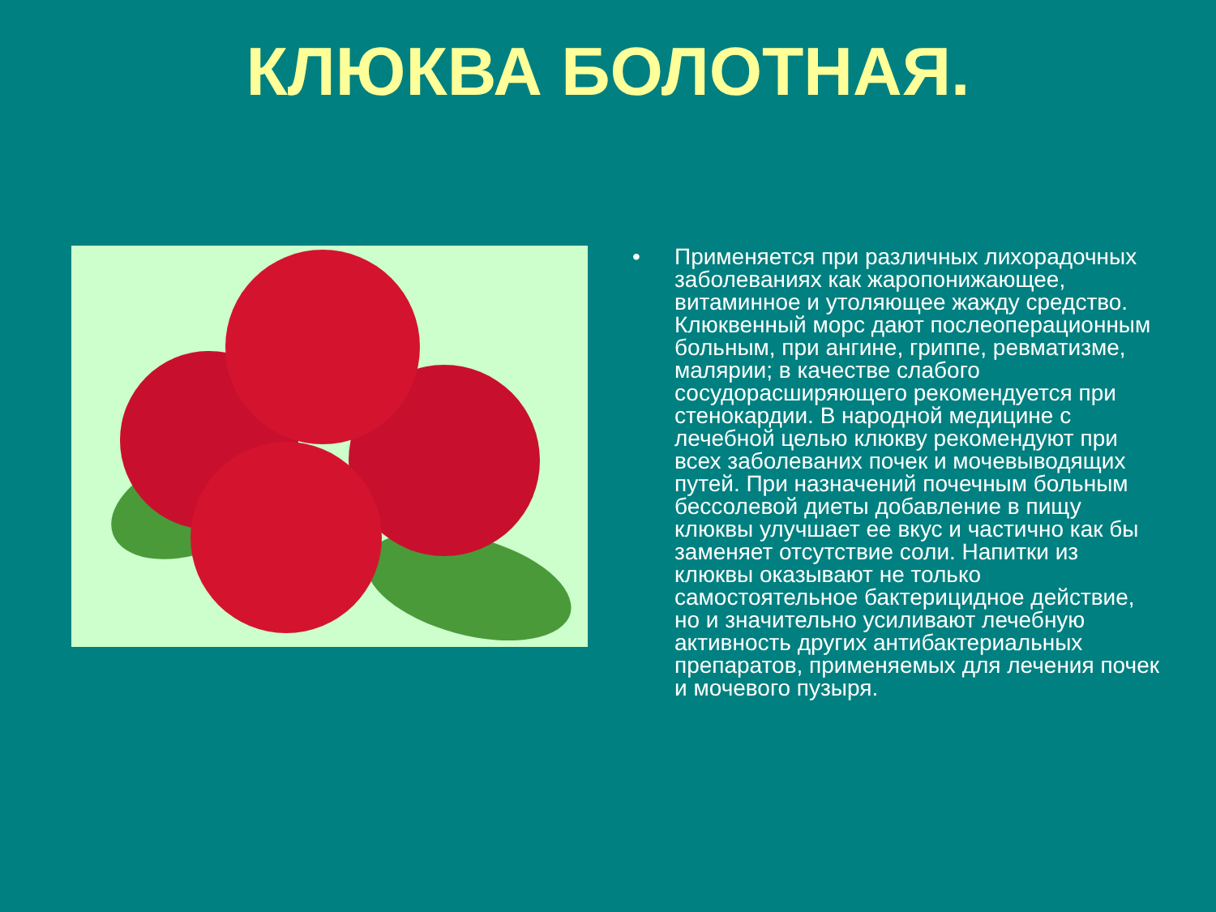КЛЮКВА БОЛОТНАЯ.
• Применяется при различных лихорадочных заболеваниях как жаропонижающее, витаминное и утоляющее жажду средство. Клюквенный морс дают послеоперационным больным, при ангине, гриппе, ревматизме, малярии; в качестве слабого сосудорасширяющего рекомендуется при стенокардии. В народной медицине с лечебной целью клюкву рекомендуют при всех заболеваних почек и мочевыводящих путей. При назначений почечным больным бессолевой диеты добавление в пищу клюквы улучшает ее вкус и частично как бы заменяет отсутствие соли. Напитки из клюквы оказывают не только самостоятельное бактерицидное действие, но и значительно усиливают лечебную активность других антибактериальных препаратов, применяемых для лечения почек и мочевого пузыря.